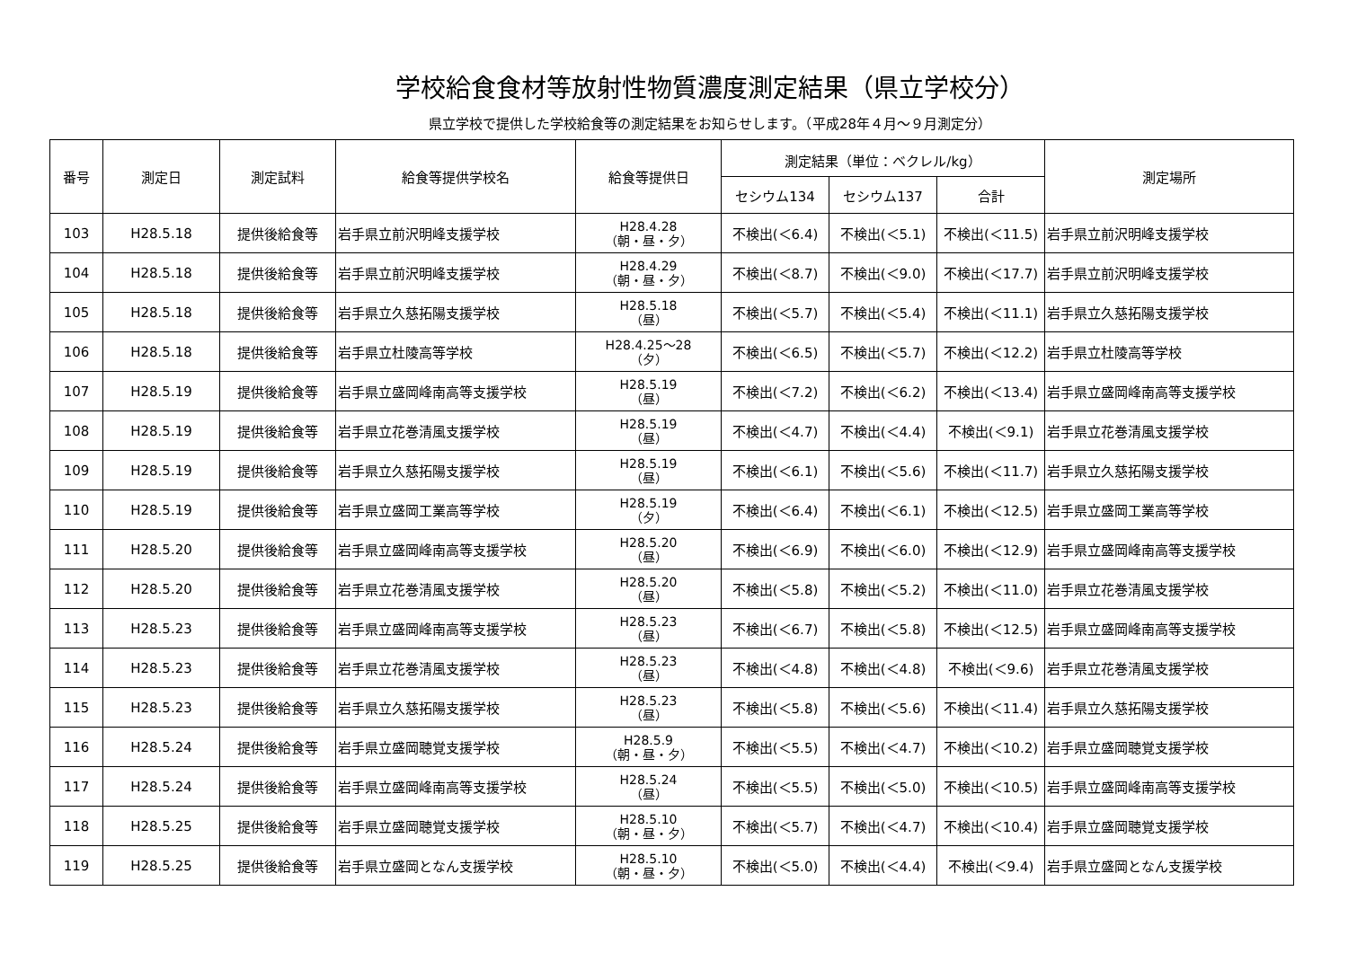学校給食食材等放射性物質濃度測定結果（県立学校分）
県立学校で提供した学校給食等の測定結果をお知らせします。（平成28年４月～９月測定分）
| 番号 | 測定日 | 測定試料 | 給食等提供学校名 | 給食等提供日 | 測定結果（単位：ベクレル/kg） | | | 測定場所 |
| --- | --- | --- | --- | --- | --- | --- | --- | --- |
| | | | | | セシウム134 | セシウム137 | 合計 | |
| 103 | H28.5.18 | 提供後給食等 | 岩手県立前沢明峰支援学校 | H28.4.28 （朝・昼・夕） | 不検出(＜6.4) | 不検出(＜5.1) | 不検出(＜11.5) | 岩手県立前沢明峰支援学校 |
| 104 | H28.5.18 | 提供後給食等 | 岩手県立前沢明峰支援学校 | H28.4.29 （朝・昼・夕） | 不検出(＜8.7) | 不検出(＜9.0) | 不検出(＜17.7) | 岩手県立前沢明峰支援学校 |
| 105 | H28.5.18 | 提供後給食等 | 岩手県立久慈拓陽支援学校 | H28.5.18 （昼） | 不検出(＜5.7) | 不検出(＜5.4) | 不検出(＜11.1) | 岩手県立久慈拓陽支援学校 |
| 106 | H28.5.18 | 提供後給食等 | 岩手県立杜陵高等学校 | H28.4.25～28 （夕） | 不検出(＜6.5) | 不検出(＜5.7) | 不検出(＜12.2) | 岩手県立杜陵高等学校 |
| 107 | H28.5.19 | 提供後給食等 | 岩手県立盛岡峰南高等支援学校 | H28.5.19 （昼） | 不検出(＜7.2) | 不検出(＜6.2) | 不検出(＜13.4) | 岩手県立盛岡峰南高等支援学校 |
| 108 | H28.5.19 | 提供後給食等 | 岩手県立花巻清風支援学校 | H28.5.19 （昼） | 不検出(＜4.7) | 不検出(＜4.4) | 不検出(＜9.1) | 岩手県立花巻清風支援学校 |
| 109 | H28.5.19 | 提供後給食等 | 岩手県立久慈拓陽支援学校 | H28.5.19 （昼） | 不検出(＜6.1) | 不検出(＜5.6) | 不検出(＜11.7) | 岩手県立久慈拓陽支援学校 |
| 110 | H28.5.19 | 提供後給食等 | 岩手県立盛岡工業高等学校 | H28.5.19 （夕） | 不検出(＜6.4) | 不検出(＜6.1) | 不検出(＜12.5) | 岩手県立盛岡工業高等学校 |
| 111 | H28.5.20 | 提供後給食等 | 岩手県立盛岡峰南高等支援学校 | H28.5.20 （昼） | 不検出(＜6.9) | 不検出(＜6.0) | 不検出(＜12.9) | 岩手県立盛岡峰南高等支援学校 |
| 112 | H28.5.20 | 提供後給食等 | 岩手県立花巻清風支援学校 | H28.5.20 （昼） | 不検出(＜5.8) | 不検出(＜5.2) | 不検出(＜11.0) | 岩手県立花巻清風支援学校 |
| 113 | H28.5.23 | 提供後給食等 | 岩手県立盛岡峰南高等支援学校 | H28.5.23 （昼） | 不検出(＜6.7) | 不検出(＜5.8) | 不検出(＜12.5) | 岩手県立盛岡峰南高等支援学校 |
| 114 | H28.5.23 | 提供後給食等 | 岩手県立花巻清風支援学校 | H28.5.23 （昼） | 不検出(＜4.8) | 不検出(＜4.8) | 不検出(＜9.6) | 岩手県立花巻清風支援学校 |
| 115 | H28.5.23 | 提供後給食等 | 岩手県立久慈拓陽支援学校 | H28.5.23 （昼） | 不検出(＜5.8) | 不検出(＜5.6) | 不検出(＜11.4) | 岩手県立久慈拓陽支援学校 |
| 116 | H28.5.24 | 提供後給食等 | 岩手県立盛岡聴覚支援学校 | H28.5.9 （朝・昼・夕） | 不検出(＜5.5) | 不検出(＜4.7) | 不検出(＜10.2) | 岩手県立盛岡聴覚支援学校 |
| 117 | H28.5.24 | 提供後給食等 | 岩手県立盛岡峰南高等支援学校 | H28.5.24 （昼） | 不検出(＜5.5) | 不検出(＜5.0) | 不検出(＜10.5) | 岩手県立盛岡峰南高等支援学校 |
| 118 | H28.5.25 | 提供後給食等 | 岩手県立盛岡聴覚支援学校 | H28.5.10 （朝・昼・夕） | 不検出(＜5.7) | 不検出(＜4.7) | 不検出(＜10.4) | 岩手県立盛岡聴覚支援学校 |
| 119 | H28.5.25 | 提供後給食等 | 岩手県立盛岡となん支援学校 | H28.5.10 （朝・昼・夕） | 不検出(＜5.0) | 不検出(＜4.4) | 不検出(＜9.4) | 岩手県立盛岡となん支援学校 |